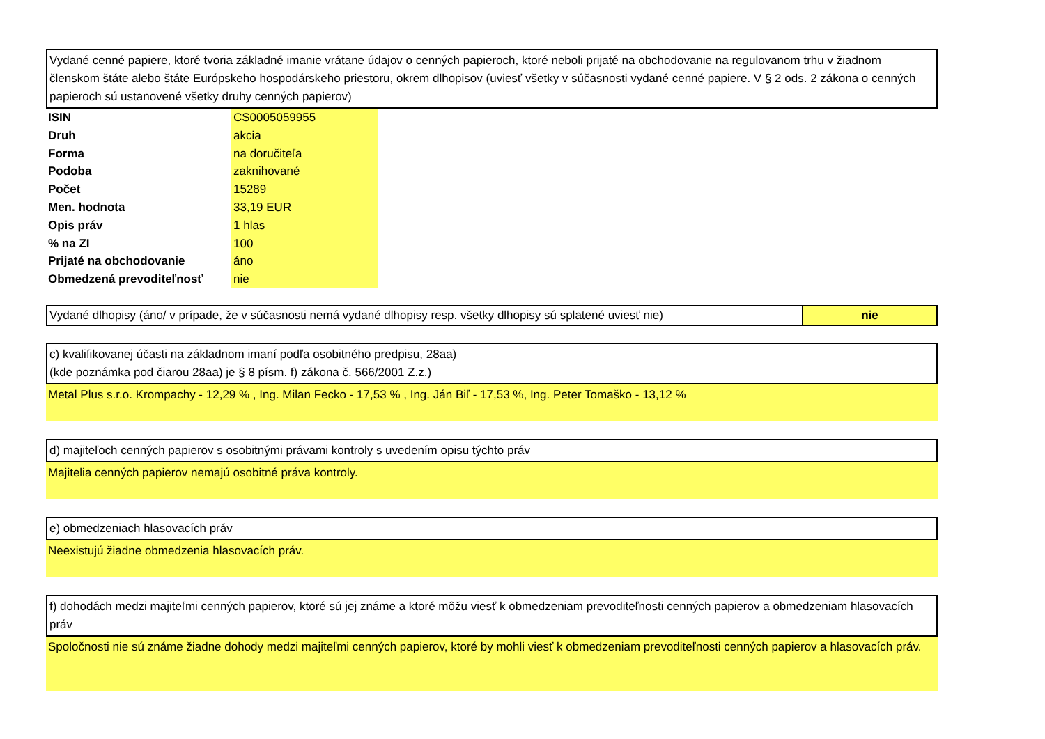Vydané cenné papiere, ktoré tvoria základné imanie vrátane údajov o cenných papieroch, ktoré neboli prijaté na obchodovanie na regulovanom trhu v žiadnom členskom štáte alebo štáte Európskeho hospodárskeho priestoru, okrem dlhopisov (uviesť všetky v súčasnosti vydané cenné papiere. V § 2 ods. 2 zákona o cenných papieroch sú ustanovené všetky druhy cenných papierov)
| ISIN | CS0005059955 |
| Druh | akcia |
| Forma | na doručiteľa |
| Podoba | zaknihované |
| Počet | 15289 |
| Men. hodnota | 33,19 EUR |
| Opis práv | 1 hlas |
| % na ZI | 100 |
| Prijaté na obchodovanie | áno |
| Obmedzená prevoditeľnosť | nie |
| Vydané dlhopisy (áno/ v prípade, že v súčasnosti nemá vydané dlhopisy resp. všetky dlhopisy sú splatené uviesť nie) | nie |
c) kvalifikovanej účasti na základnom imaní podľa osobitného predpisu, 28aa)
(kde poznámka pod čiarou 28aa) je § 8 písm. f) zákona č. 566/2001 Z.z.)
Metal Plus s.r.o. Krompachy - 12,29 % , Ing. Milan Fecko - 17,53 % , Ing. Ján Biľ - 17,53 %, Ing. Peter Tomaško - 13,12 %
d) majiteľoch cenných papierov s osobitnými právami kontroly s uvedením opisu týchto práv
Majitelia cenných papierov nemajú osobitné práva kontroly.
e) obmedzeniach hlasovacích práv
Neexistujú žiadne obmedzenia hlasovacích práv.
f) dohodách medzi majiteľmi cenných papierov, ktoré sú jej známe a ktoré môžu viesť k obmedzeniam prevoditeľnosti cenných papierov a obmedzeniam hlasovacích práv
Spoločnosti nie sú známe žiadne dohody medzi majiteľmi cenných papierov, ktoré by mohli viesť k obmedzeniam prevoditeľnosti cenných papierov a hlasovacích práv.